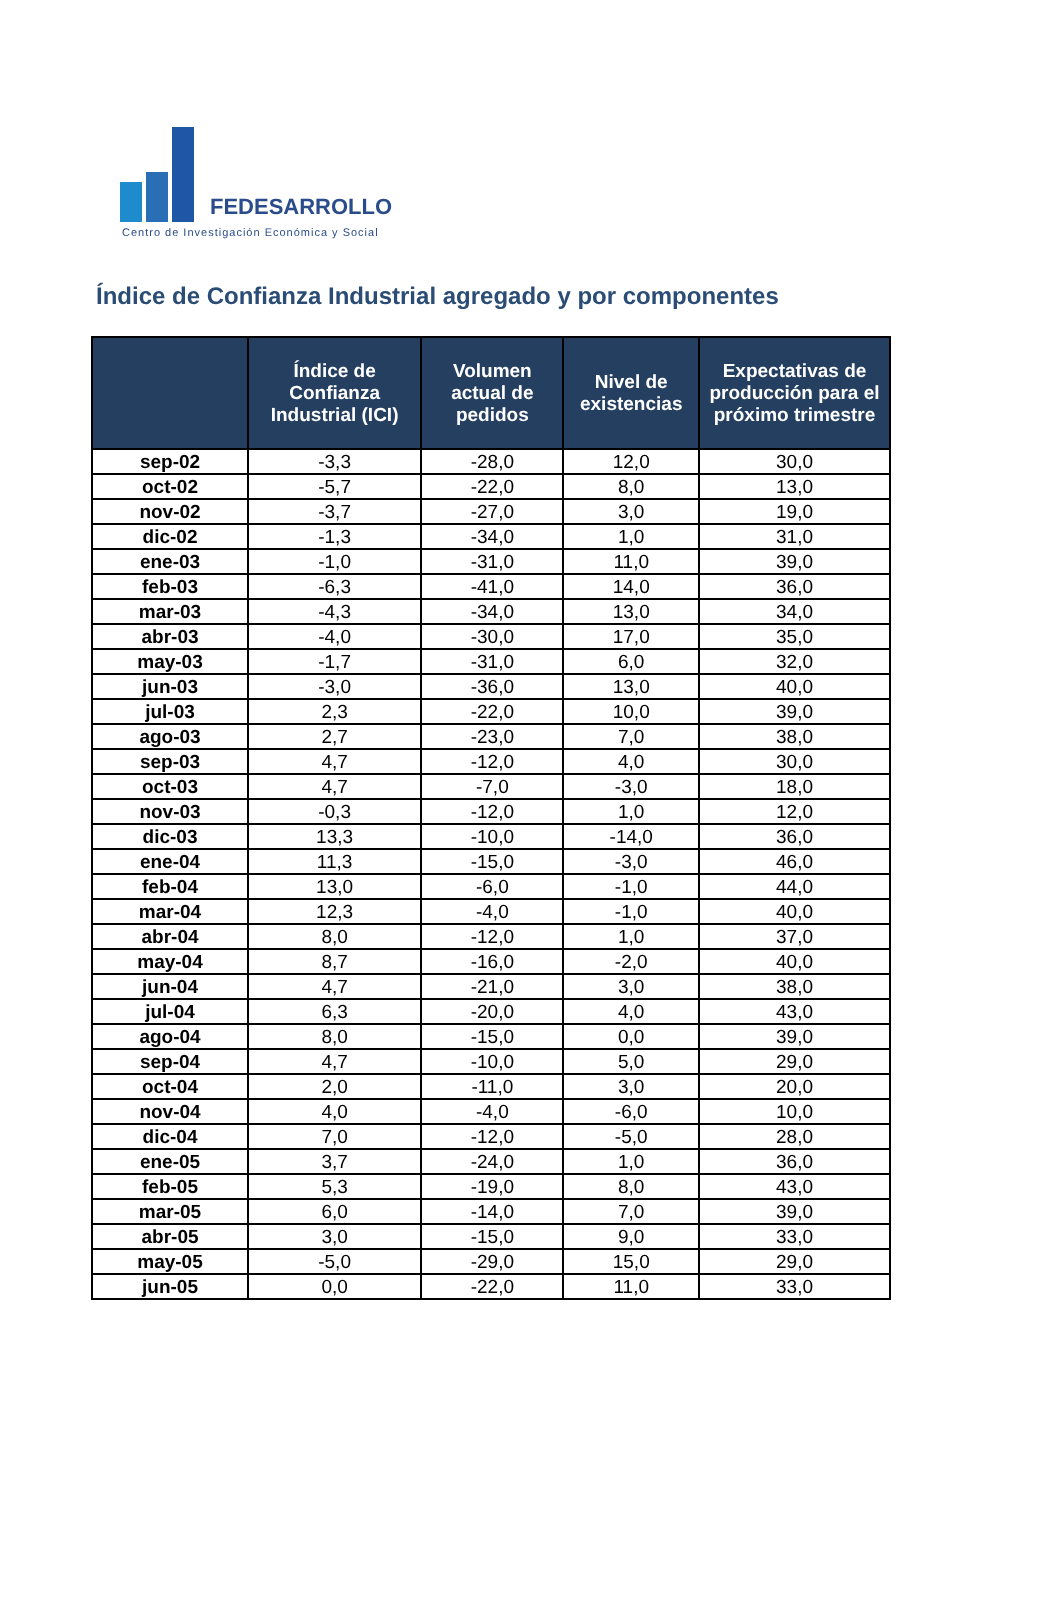FEDESARROLLO
Centro de Investigación Económica y Social
Índice de Confianza Industrial agregado y por componentes
| | Índice de Confianza Industrial (ICI) | Volumen actual de pedidos | Nivel de existencias | Expectativas de producción para el próximo trimestre |
| --- | --- | --- | --- | --- |
| sep-02 | -3,3 | -28,0 | 12,0 | 30,0 |
| oct-02 | -5,7 | -22,0 | 8,0 | 13,0 |
| nov-02 | -3,7 | -27,0 | 3,0 | 19,0 |
| dic-02 | -1,3 | -34,0 | 1,0 | 31,0 |
| ene-03 | -1,0 | -31,0 | 11,0 | 39,0 |
| feb-03 | -6,3 | -41,0 | 14,0 | 36,0 |
| mar-03 | -4,3 | -34,0 | 13,0 | 34,0 |
| abr-03 | -4,0 | -30,0 | 17,0 | 35,0 |
| may-03 | -1,7 | -31,0 | 6,0 | 32,0 |
| jun-03 | -3,0 | -36,0 | 13,0 | 40,0 |
| jul-03 | 2,3 | -22,0 | 10,0 | 39,0 |
| ago-03 | 2,7 | -23,0 | 7,0 | 38,0 |
| sep-03 | 4,7 | -12,0 | 4,0 | 30,0 |
| oct-03 | 4,7 | -7,0 | -3,0 | 18,0 |
| nov-03 | -0,3 | -12,0 | 1,0 | 12,0 |
| dic-03 | 13,3 | -10,0 | -14,0 | 36,0 |
| ene-04 | 11,3 | -15,0 | -3,0 | 46,0 |
| feb-04 | 13,0 | -6,0 | -1,0 | 44,0 |
| mar-04 | 12,3 | -4,0 | -1,0 | 40,0 |
| abr-04 | 8,0 | -12,0 | 1,0 | 37,0 |
| may-04 | 8,7 | -16,0 | -2,0 | 40,0 |
| jun-04 | 4,7 | -21,0 | 3,0 | 38,0 |
| jul-04 | 6,3 | -20,0 | 4,0 | 43,0 |
| ago-04 | 8,0 | -15,0 | 0,0 | 39,0 |
| sep-04 | 4,7 | -10,0 | 5,0 | 29,0 |
| oct-04 | 2,0 | -11,0 | 3,0 | 20,0 |
| nov-04 | 4,0 | -4,0 | -6,0 | 10,0 |
| dic-04 | 7,0 | -12,0 | -5,0 | 28,0 |
| ene-05 | 3,7 | -24,0 | 1,0 | 36,0 |
| feb-05 | 5,3 | -19,0 | 8,0 | 43,0 |
| mar-05 | 6,0 | -14,0 | 7,0 | 39,0 |
| abr-05 | 3,0 | -15,0 | 9,0 | 33,0 |
| may-05 | -5,0 | -29,0 | 15,0 | 29,0 |
| jun-05 | 0,0 | -22,0 | 11,0 | 33,0 |